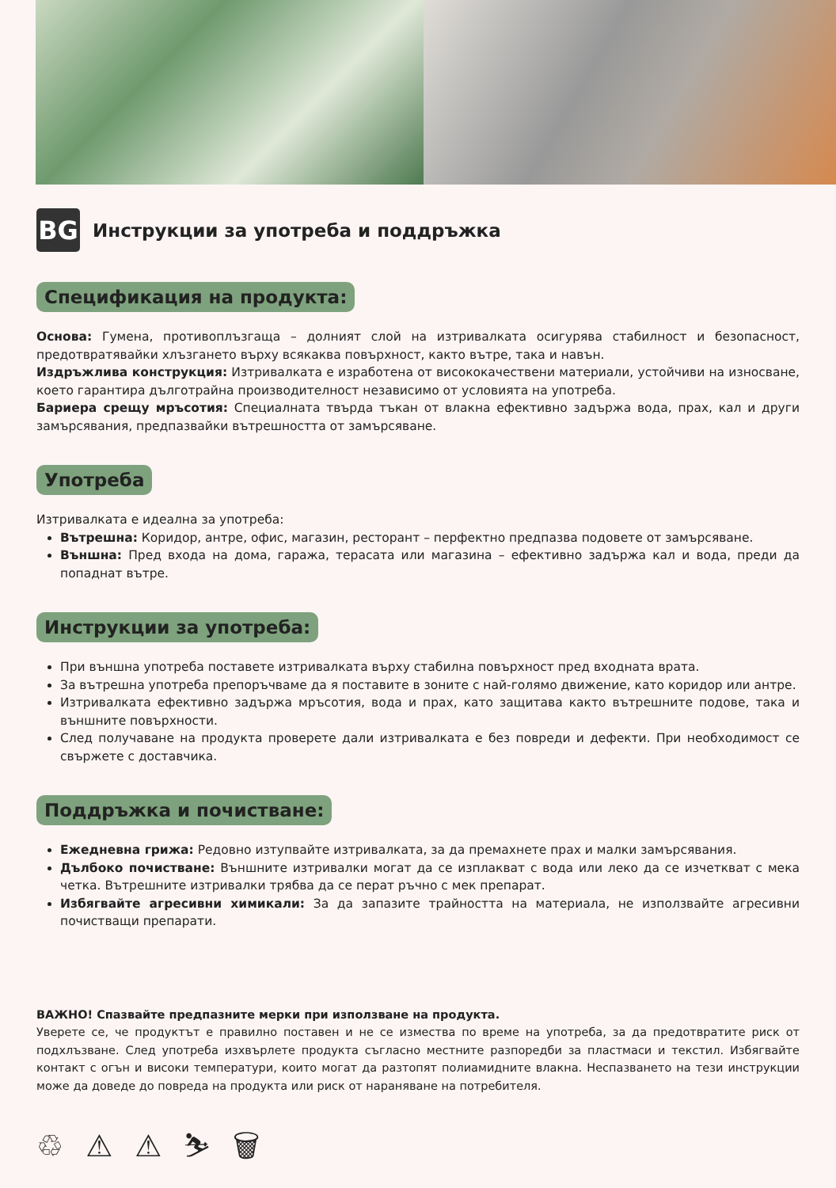BG
Инструкции за употреба и поддръжка
Спецификация на продукта:
Основа: Гумена, противоплъзгаща – долният слой на изтривалката осигурява стабилност и безопасност, предотвратявайки хлъзгането върху всякаква повърхност, както вътре, така и навън.
Издръжлива конструкция: Изтривалката е изработена от висококачествени материали, устойчиви на износване, което гарантира дълготрайна производителност независимо от условията на употреба.
Бариера срещу мръсотия: Специалната твърда тъкан от влакна ефективно задържа вода, прах, кал и други замърсявания, предпазвайки вътрешността от замърсяване.
Употреба
Изтривалката е идеална за употреба:
Вътрешна: Коридор, антре, офис, магазин, ресторант – перфектно предпазва подовете от замърсяване.
Външна: Пред входа на дома, гаража, терасата или магазина – ефективно задържа кал и вода, преди да попаднат вътре.
Инструкции за употреба:
При външна употреба поставете изтривалката върху стабилна повърхност пред входната врата.
За вътрешна употреба препоръчваме да я поставите в зоните с най-голямо движение, като коридор или антре.
Изтривалката ефективно задържа мръсотия, вода и прах, като защитава както вътрешните подове, така и външните повърхности.
След получаване на продукта проверете дали изтривалката е без повреди и дефекти. При необходимост се свържете с доставчика.
Поддръжка и почистване:
Ежедневна грижа: Редовно изтупвайте изтривалката, за да премахнете прах и малки замърсявания.
Дълбоко почистване: Външните изтривалки могат да се изплакват с вода или леко да се изчеткват с мека четка. Вътрешните изтривалки трябва да се перат ръчно с мек препарат.
Избягвайте агресивни химикали: За да запазите трайността на материала, не използвайте агресивни почистващи препарати.
ВАЖНО! Спазвайте предпазните мерки при използване на продукта.
Уверете се, че продуктът е правилно поставен и не се измества по време на употреба, за да предотвратите риск от подхлъзване. След употреба изхвърлете продукта съгласно местните разпоредби за пластмаси и текстил. Избягвайте контакт с огън и високи температури, които могат да разтопят полиамидните влакна. Неспазването на тези инструкции може да доведе до повреда на продукта или риск от нараняване на потребителя.
♲ ⚠ ⚠ ⛷ 🗑